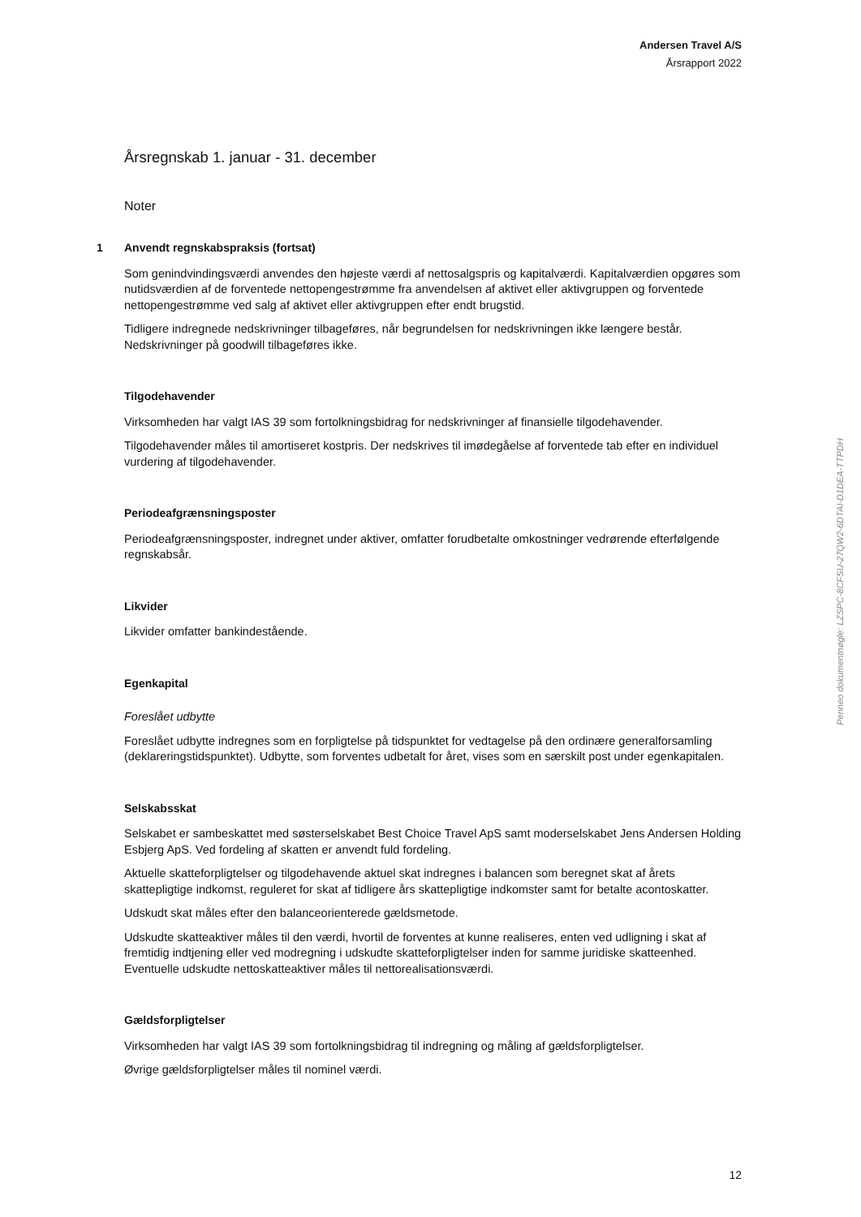Andersen Travel A/S
Årsrapport 2022
Årsregnskab 1. januar - 31. december
Noter
1 Anvendt regnskabspraksis (fortsat)
Som genindvindingsværdi anvendes den højeste værdi af nettosalgspris og kapitalværdi. Kapitalværdien opgøres som nutidsværdien af de forventede nettopengestrømme fra anvendelsen af aktivet eller aktivgruppen og forventede nettopengestrømme ved salg af aktivet eller aktivgruppen efter endt brugstid.
Tidligere indregnede nedskrivninger tilbageføres, når begrundelsen for nedskrivningen ikke længere består. Nedskrivninger på goodwill tilbageføres ikke.
Tilgodehavender
Virksomheden har valgt IAS 39 som fortolkningsbidrag for nedskrivninger af finansielle tilgodehavender.
Tilgodehavender måles til amortiseret kostpris. Der nedskrives til imødegåelse af forventede tab efter en individuel vurdering af tilgodehavender.
Periodeafgrænsningsposter
Periodeafgrænsningsposter, indregnet under aktiver, omfatter forudbetalte omkostninger vedrørende efterfølgende regnskabsår.
Likvider
Likvider omfatter bankindestående.
Egenkapital
Foreslået udbytte
Foreslået udbytte indregnes som en forpligtelse på tidspunktet for vedtagelse på den ordinære generalforsamling (deklareringstidspunktet). Udbytte, som forventes udbetalt for året, vises som en særskilt post under egenkapitalen.
Selskabsskat
Selskabet er sambeskattet med søsterselskabet Best Choice Travel ApS samt moderselskabet Jens Andersen Holding Esbjerg ApS. Ved fordeling af skatten er anvendt fuld fordeling.
Aktuelle skatteforpligtelser og tilgodehavende aktuel skat indregnes i balancen som beregnet skat af årets skattepligtige indkomst, reguleret for skat af tidligere års skattepligtige indkomster samt for betalte acontoskatter.
Udskudt skat måles efter den balanceorienterede gældsmetode.
Udskudte skatteaktiver måles til den værdi, hvortil de forventes at kunne realiseres, enten ved udligning i skat af fremtidig indtjening eller ved modregning i udskudte skatteforpligtelser inden for samme juridiske skatteenhed. Eventuelle udskudte nettoskatteaktiver måles til nettorealisationsværdi.
Gældsforpligtelser
Virksomheden har valgt IAS 39 som fortolkningsbidrag til indregning og måling af gældsforpligtelser.
Øvrige gældsforpligtelser måles til nominel værdi.
Penneo dokumentnøgle: LZSPC-8CFSU-27QW2-6DTAI-D1DEA-TTPDH
12